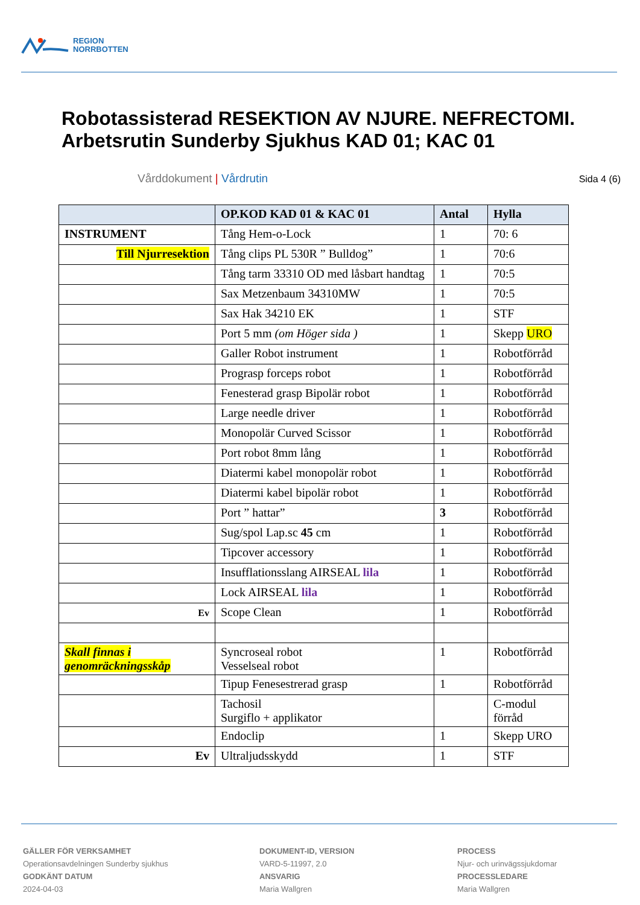REGION
NORRBOTTEN
Robotassisterad RESEKTION AV NJURE. NEFRECTOMI. Arbetsrutin Sunderby Sjukhus KAD 01; KAC 01
Vårddokument | Vårdrutin Sida 4 (6)
| | OP.KOD KAD 01 & KAC 01 | Antal | Hylla |
| --- | --- | --- | --- |
| INSTRUMENT | Tång Hem-o-Lock | 1 | 70: 6 |
| Till Njurresektion | Tång clips PL 530R ” Bulldog” | 1 | 70:6 |
| | Tång tarm 33310 OD med låsbart handtag | 1 | 70:5 |
| | Sax Metzenbaum 34310MW | 1 | 70:5 |
| | Sax Hak 34210 EK | 1 | STF |
| | Port 5 mm (om Höger sida ) | 1 | Skepp URO |
| | Galler Robot instrument | 1 | Robotförråd |
| | Prograsp forceps robot | 1 | Robotförråd |
| | Fenesterad grasp Bipolär robot | 1 | Robotförråd |
| | Large needle driver | 1 | Robotförråd |
| | Monopolär Curved Scissor | 1 | Robotförråd |
| | Port robot 8mm lång | 1 | Robotförråd |
| | Diatermi kabel monopolär robot | 1 | Robotförråd |
| | Diatermi kabel bipolär robot | 1 | Robotförråd |
| | Port ” hattar” | 3 | Robotförråd |
| | Sug/spol Lap.sc 45 cm | 1 | Robotförråd |
| | Tipcover accessory | 1 | Robotförråd |
| | Insufflationsslang AIRSEAL lila | 1 | Robotförråd |
| | Lock AIRSEAL lila | 1 | Robotförråd |
| Ev | Scope Clean | 1 | Robotförråd |
| Skall finnas i genomräckningsskåp | Syncroseal robot Vesselseal robot | 1 | Robotförråd |
| | Tipup Fenesestrerad grasp | 1 | Robotförråd |
| | Tachosil Surgiflo + applikator | | C-modul förråd |
| | Endoclip | 1 | Skepp URO |
| Ev | Ultraljudsskydd | 1 | STF |
GÄLLER FÖR VERKSAMHET
Operationsavdelningen Sunderby sjukhus
GODKÄNT DATUM
2024-04-03
DOKUMENT-ID, VERSION
VARD-5-11997, 2.0
ANSVARIG
Maria Wallgren
PROCESS
Njur- och urinvägssjukdomar
PROCESSLEDARE
Maria Wallgren